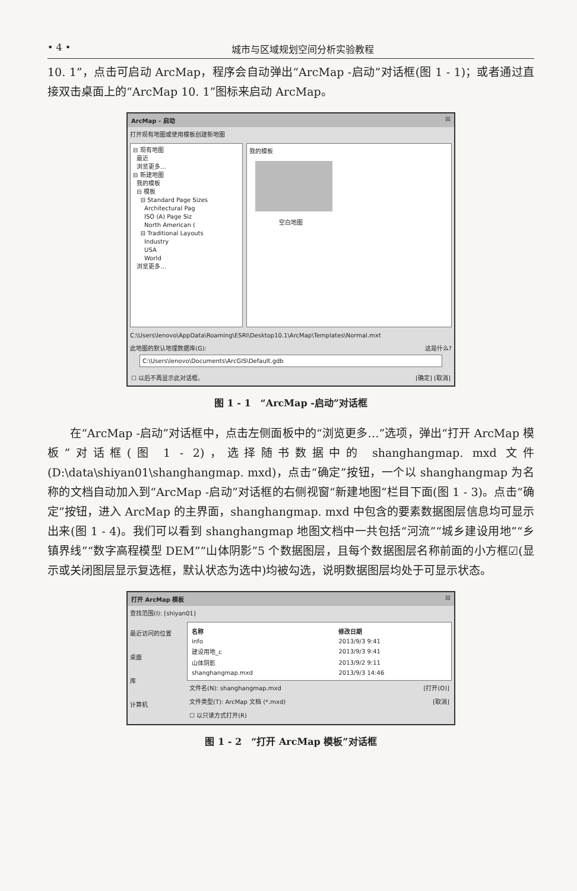• 4 • 城市与区域规划空间分析实验教程
10. 1”，点击可启动 ArcMap，程序会自动弹出“ArcMap -启动”对话框(图 1 - 1)；或者通过直接双击桌面上的“ArcMap 10. 1”图标来启动 ArcMap。
ArcMap - 启动 ☒
打开现有地图或使用模板创建新地图
⊟ 现有地图
最近
浏览更多...
⊟ 新建地图
我的模板
⊟ 模板
⊟ Standard Page Sizes
Architectural Pag
ISO (A) Page Siz
North American (
⊟ Traditional Layouts
Industry
USA
World
浏览更多...
我的模板
空白地图
C:\Users\lenovo\AppData\Roaming\ESRI\Desktop10.1\ArcMap\Templates\Normal.mxt
此地图的默认地理数据库(G): 这是什么?
C:\Users\lenovo\Documents\ArcGIS\Default.gdb
☐ 以后不再显示此对话框。 [确定] [取消]
图 1 - 1　“ArcMap -启动”对话框
在“ArcMap -启动”对话框中，点击左侧面板中的“浏览更多…”选项，弹出“打开 ArcMap 模板”对话框(图 1 - 2)，选择随书数据中的 shanghangmap. mxd 文件(D:\data\shiyan01\shanghangmap. mxd)，点击“确定”按钮，一个以 shanghangmap 为名称的文档自动加入到“ArcMap -启动”对话框的右侧视窗“新建地图”栏目下面(图 1 - 3)。点击“确定”按钮，进入 ArcMap 的主界面，shanghangmap. mxd 中包含的要素数据图层信息均可显示出来(图 1 - 4)。我们可以看到 shanghangmap 地图文档中一共包括“河流”“城乡建设用地”“乡镇界线”“数字高程模型 DEM”“山体阴影”5 个数据图层，且每个数据图层名称前面的小方框☑(显示或关闭图层显示复选框，默认状态为选中)均被勾选，说明数据图层均处于可显示状态。
打开 ArcMap 模板 ☒
查找范围(I): [shiyan01]
最近访问的位置
桌面
库
计算机
| 名称 | 修改日期 |
| --- | --- |
| info | 2013/9/3 9:41 |
| 建设用地_c | 2013/9/3 9:41 |
| 山体阴影 | 2013/9/2 9:11 |
| shanghangmap.mxd | 2013/9/3 14:46 |
文件名(N): shanghangmap.mxd [打开(O)]
文件类型(T): ArcMap 文档 (*.mxd) [取消]
☐ 以只读方式打开(R)
图 1 - 2　“打开 ArcMap 模板”对话框